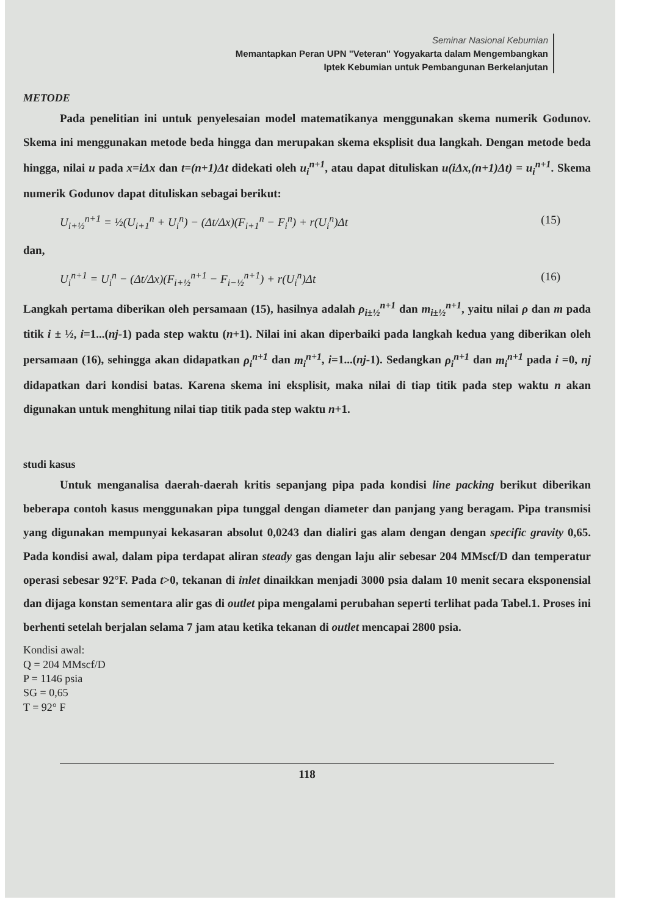Seminar Nasional Kebumian
Memantapkan Peran UPN "Veteran" Yogyakarta dalam Mengembangkan
Iptek Kebumian untuk Pembangunan Berkelanjutan
METODE
Pada penelitian ini untuk penyelesaian model matematikanya menggunakan skema numerik Godunov. Skema ini menggunakan metode beda hingga dan merupakan skema eksplisit dua langkah. Dengan metode beda hingga, nilai u pada x=iΔx dan t=(n+1)Δt didekati oleh u<sub>i</sub><sup>n+1</sup>, atau dapat dituliskan u(iΔx,(n+1)Δt) = u<sub>i</sub><sup>n+1</sup>. Skema numerik Godunov dapat dituliskan sebagai berikut:
U<sub>i+½</sub><sup>n+1</sup> = ½(U<sub>i+1</sub><sup>n</sup> + U<sub>i</sub><sup>n</sup>) − (Δt/Δx)(F<sub>i+1</sub><sup>n</sup> − F<sub>i</sub><sup>n</sup>) + r(U<sub>i</sub><sup>n</sup>)Δt (15)
dan,
U<sub>i</sub><sup>n+1</sup> = U<sub>i</sub><sup>n</sup> − (Δt/Δx)(F<sub>i+½</sub><sup>n+1</sup> − F<sub>i−½</sub><sup>n+1</sup>) + r(U<sub>i</sub><sup>n</sup>)Δt (16)
Langkah pertama diberikan oleh persamaan (15), hasilnya adalah ρ<sub>i±½</sub><sup>n+1</sup> dan m<sub>i±½</sub><sup>n+1</sup>, yaitu nilai ρ dan m pada titik i ± ½, i=1...(nj-1) pada step waktu (n+1). Nilai ini akan diperbaiki pada langkah kedua yang diberikan oleh persamaan (16), sehingga akan didapatkan ρ<sub>i</sub><sup>n+1</sup> dan m<sub>i</sub><sup>n+1</sup>, i=1...(nj-1). Sedangkan ρ<sub>i</sub><sup>n+1</sup> dan m<sub>i</sub><sup>n+1</sup> pada i =0, nj didapatkan dari kondisi batas. Karena skema ini eksplisit, maka nilai di tiap titik pada step waktu n akan digunakan untuk menghitung nilai tiap titik pada step waktu n+1.
studi kasus
Untuk menganalisa daerah-daerah kritis sepanjang pipa pada kondisi line packing berikut diberikan beberapa contoh kasus menggunakan pipa tunggal dengan diameter dan panjang yang beragam. Pipa transmisi yang digunakan mempunyai kekasaran absolut 0,0243 dan dialiri gas alam dengan dengan specific gravity 0,65. Pada kondisi awal, dalam pipa terdapat aliran steady gas dengan laju alir sebesar 204 MMscf/D dan temperatur operasi sebesar 92°F. Pada t>0, tekanan di inlet dinaikkan menjadi 3000 psia dalam 10 menit secara eksponensial dan dijaga konstan sementara alir gas di outlet pipa mengalami perubahan seperti terlihat pada Tabel.1. Proses ini berhenti setelah berjalan selama 7 jam atau ketika tekanan di outlet mencapai 2800 psia.
Kondisi awal:
Q = 204 MMscf/D
P = 1146 psia
SG = 0,65
T = 92° F
118